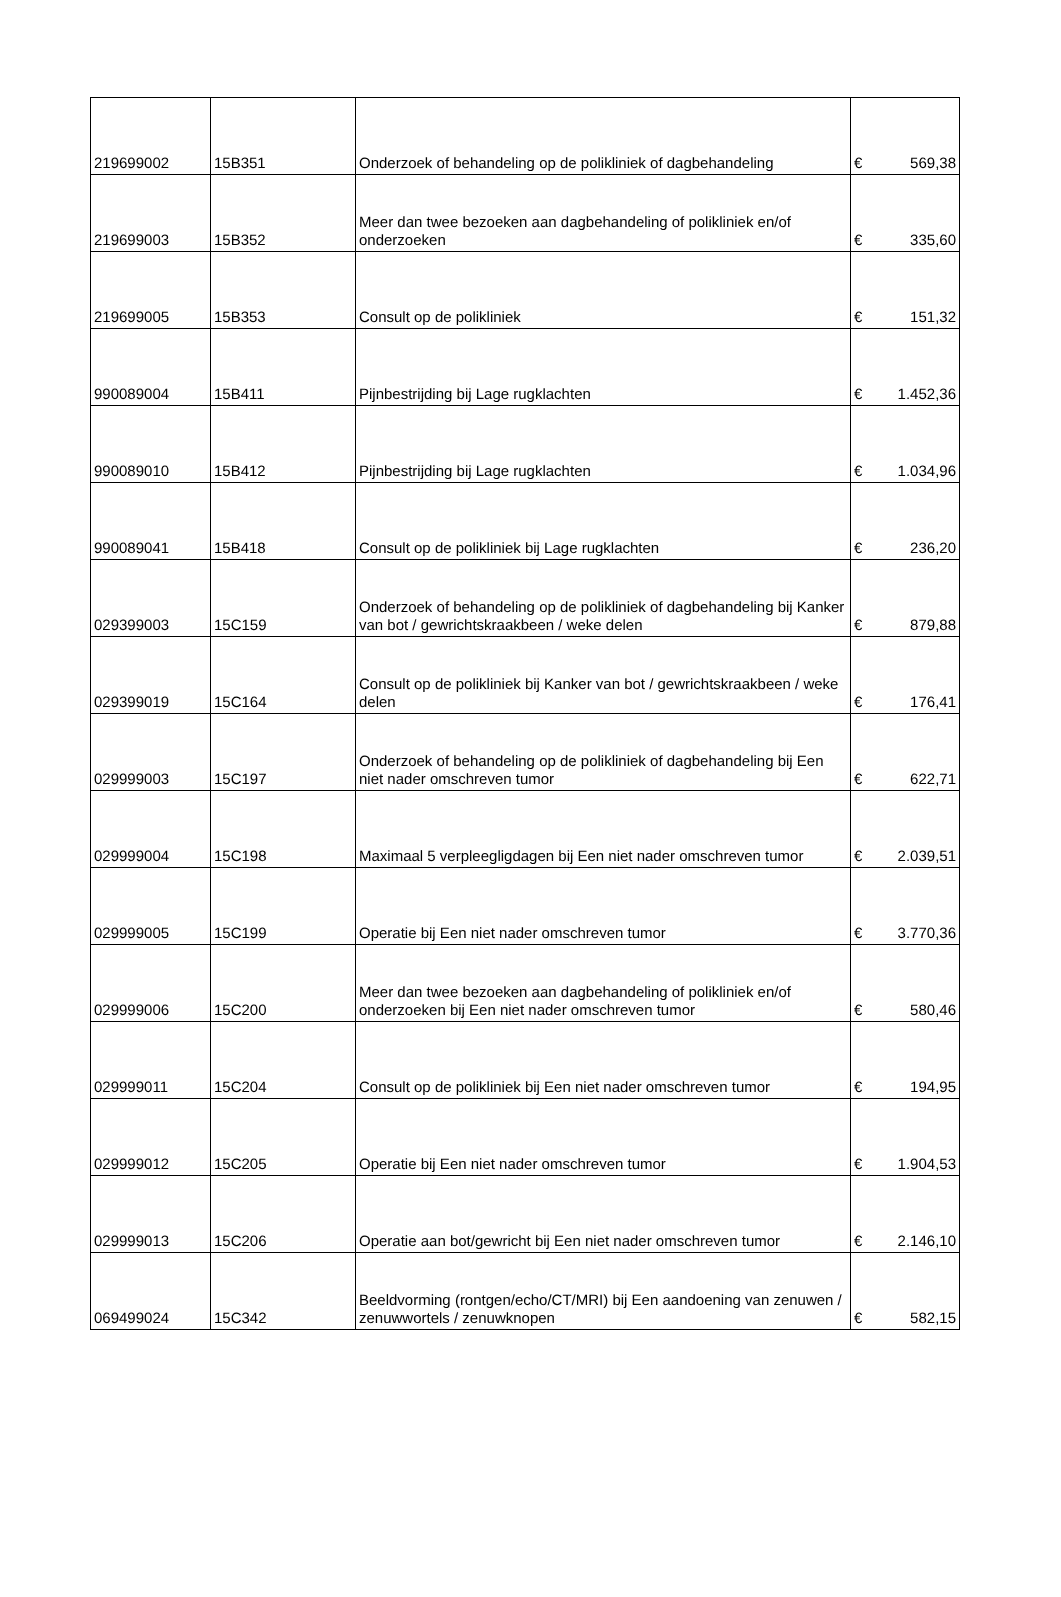| 219699002 | 15B351 | Onderzoek of behandeling op de polikliniek of dagbehandeling | € | 569,38 |
| 219699003 | 15B352 | Meer dan twee bezoeken aan dagbehandeling of polikliniek en/of onderzoeken | € | 335,60 |
| 219699005 | 15B353 | Consult op de polikliniek | € | 151,32 |
| 990089004 | 15B411 | Pijnbestrijding bij Lage rugklachten | € | 1.452,36 |
| 990089010 | 15B412 | Pijnbestrijding bij Lage rugklachten | € | 1.034,96 |
| 990089041 | 15B418 | Consult op de polikliniek bij Lage rugklachten | € | 236,20 |
| 029399003 | 15C159 | Onderzoek of behandeling op de polikliniek of dagbehandeling bij Kanker van bot / gewrichtskraakbeen / weke delen | € | 879,88 |
| 029399019 | 15C164 | Consult op de polikliniek bij Kanker van bot / gewrichtskraakbeen / weke delen | € | 176,41 |
| 029999003 | 15C197 | Onderzoek of behandeling op de polikliniek of dagbehandeling bij Een niet nader omschreven tumor | € | 622,71 |
| 029999004 | 15C198 | Maximaal 5 verpleegligdagen bij Een niet nader omschreven tumor | € | 2.039,51 |
| 029999005 | 15C199 | Operatie bij Een niet nader omschreven tumor | € | 3.770,36 |
| 029999006 | 15C200 | Meer dan twee bezoeken aan dagbehandeling of polikliniek en/of onderzoeken bij Een niet nader omschreven tumor | € | 580,46 |
| 029999011 | 15C204 | Consult op de polikliniek bij Een niet nader omschreven tumor | € | 194,95 |
| 029999012 | 15C205 | Operatie bij Een niet nader omschreven tumor | € | 1.904,53 |
| 029999013 | 15C206 | Operatie aan bot/gewricht bij Een niet nader omschreven tumor | € | 2.146,10 |
| 069499024 | 15C342 | Beeldvorming (rontgen/echo/CT/MRI) bij Een aandoening van zenuwen / zenuwwortels / zenuwknopen | € | 582,15 |